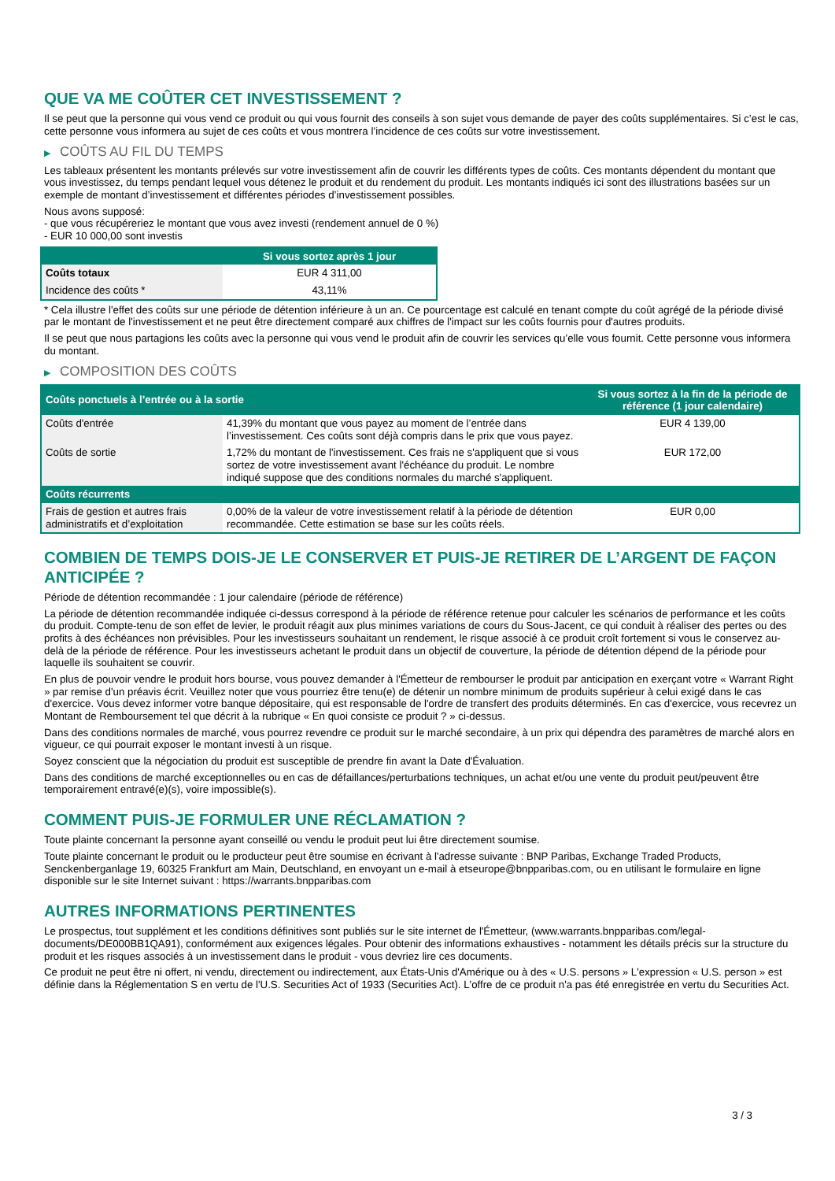QUE VA ME COÛTER CET INVESTISSEMENT ?
Il se peut que la personne qui vous vend ce produit ou qui vous fournit des conseils à son sujet vous demande de payer des coûts supplémentaires. Si c’est le cas, cette personne vous informera au sujet de ces coûts et vous montrera l’incidence de ces coûts sur votre investissement.
▶ COÛTS AU FIL DU TEMPS
Les tableaux présentent les montants prélevés sur votre investissement afin de couvrir les différents types de coûts. Ces montants dépendent du montant que vous investissez, du temps pendant lequel vous détenez le produit et du rendement du produit. Les montants indiqués ici sont des illustrations basées sur un exemple de montant d’investissement et différentes périodes d’investissement possibles.
Nous avons supposé:
- que vous récupéreriez le montant que vous avez investi (rendement annuel de 0 %)
- EUR 10 000,00 sont investis
| | Si vous sortez après 1 jour |
| --- | --- |
| Coûts totaux | EUR 4 311,00 |
| Incidence des coûts * | 43,11% |
* Cela illustre l'effet des coûts sur une période de détention inférieure à un an. Ce pourcentage est calculé en tenant compte du coût agrégé de la période divisé par le montant de l'investissement et ne peut être directement comparé aux chiffres de l'impact sur les coûts fournis pour d'autres produits.
Il se peut que nous partagions les coûts avec la personne qui vous vend le produit afin de couvrir les services qu’elle vous fournit. Cette personne vous informera du montant.
▶ COMPOSITION DES COÛTS
| Coûts ponctuels à l’entrée ou à la sortie | | Si vous sortez à la fin de la période de référence (1 jour calendaire) |
| --- | --- | --- |
| Coûts d'entrée | 41,39% du montant que vous payez au moment de l’entrée dans l’investissement. Ces coûts sont déjà compris dans le prix que vous payez. | EUR 4 139,00 |
| Coûts de sortie | 1,72% du montant de l'investissement. Ces frais ne s'appliquent que si vous sortez de votre investissement avant l'échéance du produit. Le nombre indiqué suppose que des conditions normales du marché s'appliquent. | EUR 172,00 |
| Coûts récurrents | | |
| Frais de gestion et autres frais administratifs et d’exploitation | 0,00% de la valeur de votre investissement relatif à la période de détention recommandée. Cette estimation se base sur les coûts réels. | EUR 0,00 |
COMBIEN DE TEMPS DOIS-JE LE CONSERVER ET PUIS-JE RETIRER DE L’ARGENT DE FAÇON ANTICIPÉE ?
Période de détention recommandée : 1 jour calendaire (période de référence)
La période de détention recommandée indiquée ci-dessus correspond à la période de référence retenue pour calculer les scénarios de performance et les coûts du produit. Compte-tenu de son effet de levier, le produit réagit aux plus minimes variations de cours du Sous-Jacent, ce qui conduit à réaliser des pertes ou des profits à des échéances non prévisibles. Pour les investisseurs souhaitant un rendement, le risque associé à ce produit croît fortement si vous le conservez au-delà de la période de référence. Pour les investisseurs achetant le produit dans un objectif de couverture, la période de détention dépend de la période pour laquelle ils souhaitent se couvrir.
En plus de pouvoir vendre le produit hors bourse, vous pouvez demander à l'Émetteur de rembourser le produit par anticipation en exerçant votre « Warrant Right » par remise d'un préavis écrit. Veuillez noter que vous pourriez être tenu(e) de détenir un nombre minimum de produits supérieur à celui exigé dans le cas d'exercice. Vous devez informer votre banque dépositaire, qui est responsable de l'ordre de transfert des produits déterminés. En cas d'exercice, vous recevrez un Montant de Remboursement tel que décrit à la rubrique « En quoi consiste ce produit ? » ci-dessus.
Dans des conditions normales de marché, vous pourrez revendre ce produit sur le marché secondaire, à un prix qui dépendra des paramètres de marché alors en vigueur, ce qui pourrait exposer le montant investi à un risque.
Soyez conscient que la négociation du produit est susceptible de prendre fin avant la Date d'Évaluation.
Dans des conditions de marché exceptionnelles ou en cas de défaillances/perturbations techniques, un achat et/ou une vente du produit peut/peuvent être temporairement entravé(e)(s), voire impossible(s).
COMMENT PUIS-JE FORMULER UNE RÉCLAMATION ?
Toute plainte concernant la personne ayant conseillé ou vendu le produit peut lui être directement soumise.
Toute plainte concernant le produit ou le producteur peut être soumise en écrivant à l'adresse suivante : BNP Paribas, Exchange Traded Products, Senckenberganlage 19, 60325 Frankfurt am Main, Deutschland, en envoyant un e-mail à etseurope@bnpparibas.com, ou en utilisant le formulaire en ligne disponible sur le site Internet suivant : https://warrants.bnpparibas.com
AUTRES INFORMATIONS PERTINENTES
Le prospectus, tout supplément et les conditions définitives sont publiés sur le site internet de l'Émetteur, (www.warrants.bnpparibas.com/legal-documents/DE000BB1QA91), conformément aux exigences légales. Pour obtenir des informations exhaustives - notamment les détails précis sur la structure du produit et les risques associés à un investissement dans le produit - vous devriez lire ces documents.
Ce produit ne peut être ni offert, ni vendu, directement ou indirectement, aux États-Unis d'Amérique ou à des « U.S. persons » L'expression « U.S. person » est définie dans la Réglementation S en vertu de l'U.S. Securities Act of 1933 (Securities Act). L'offre de ce produit n'a pas été enregistrée en vertu du Securities Act.
3 / 3